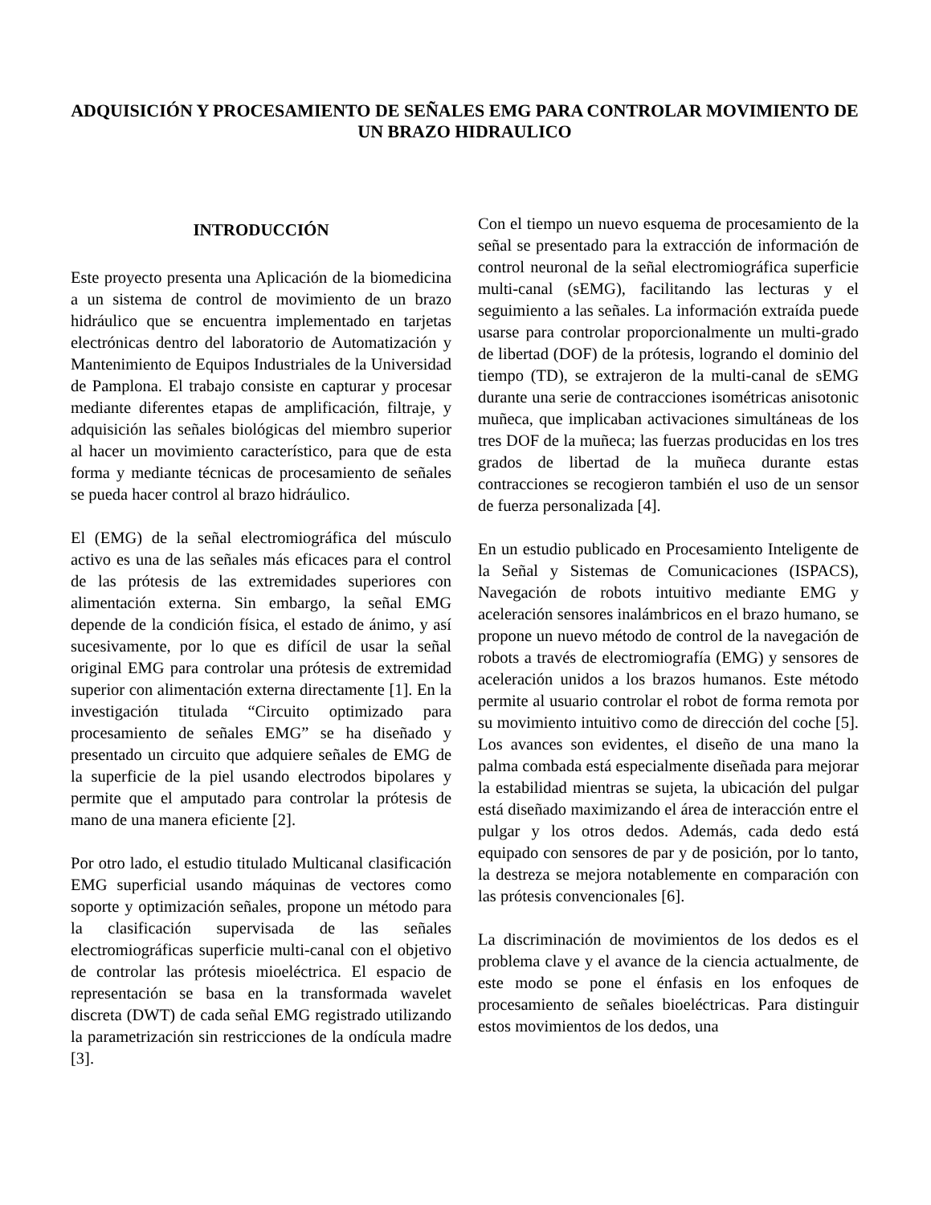ADQUISICIÓN Y PROCESAMIENTO DE SEÑALES EMG PARA CONTROLAR MOVIMIENTO DE UN BRAZO HIDRAULICO
INTRODUCCIÓN
Este proyecto presenta una Aplicación de la biomedicina a un sistema de control de movimiento de un brazo hidráulico que se encuentra implementado en tarjetas electrónicas dentro del laboratorio de Automatización y Mantenimiento de Equipos Industriales de la Universidad de Pamplona. El trabajo consiste en capturar y procesar mediante diferentes etapas de amplificación, filtraje, y adquisición las señales biológicas del miembro superior al hacer un movimiento característico, para que de esta forma y mediante técnicas de procesamiento de señales se pueda hacer control al brazo hidráulico.
El (EMG) de la señal electromiográfica del músculo activo es una de las señales más eficaces para el control de las prótesis de las extremidades superiores con alimentación externa. Sin embargo, la señal EMG depende de la condición física, el estado de ánimo, y así sucesivamente, por lo que es difícil de usar la señal original EMG para controlar una prótesis de extremidad superior con alimentación externa directamente [1]. En la investigación titulada “Circuito optimizado para procesamiento de señales EMG” se ha diseñado y presentado un circuito que adquiere señales de EMG de la superficie de la piel usando electrodos bipolares y permite que el amputado para controlar la prótesis de mano de una manera eficiente [2].
Por otro lado, el estudio titulado Multicanal clasificación EMG superficial usando máquinas de vectores como soporte y optimización señales, propone un método para la clasificación supervisada de las señales electromiográficas superficie multi-canal con el objetivo de controlar las prótesis mioeléctrica. El espacio de representación se basa en la transformada wavelet discreta (DWT) de cada señal EMG registrado utilizando la parametrización sin restricciones de la ondícula madre [3].
Con el tiempo un nuevo esquema de procesamiento de la señal se presentado para la extracción de información de control neuronal de la señal electromiográfica superficie multi-canal (sEMG), facilitando las lecturas y el seguimiento a las señales. La información extraída puede usarse para controlar proporcionalmente un multi-grado de libertad (DOF) de la prótesis, logrando el dominio del tiempo (TD), se extrajeron de la multi-canal de sEMG durante una serie de contracciones isométricas anisotonic muñeca, que implicaban activaciones simultáneas de los tres DOF de la muñeca; las fuerzas producidas en los tres grados de libertad de la muñeca durante estas contracciones se recogieron también el uso de un sensor de fuerza personalizada [4].
En un estudio publicado en Procesamiento Inteligente de la Señal y Sistemas de Comunicaciones (ISPACS), Navegación de robots intuitivo mediante EMG y aceleración sensores inalámbricos en el brazo humano, se propone un nuevo método de control de la navegación de robots a través de electromiografía (EMG) y sensores de aceleración unidos a los brazos humanos. Este método permite al usuario controlar el robot de forma remota por su movimiento intuitivo como de dirección del coche [5]. Los avances son evidentes, el diseño de una mano la palma combada está especialmente diseñada para mejorar la estabilidad mientras se sujeta, la ubicación del pulgar está diseñado maximizando el área de interacción entre el pulgar y los otros dedos. Además, cada dedo está equipado con sensores de par y de posición, por lo tanto, la destreza se mejora notablemente en comparación con las prótesis convencionales [6].
La discriminación de movimientos de los dedos es el problema clave y el avance de la ciencia actualmente, de este modo se pone el énfasis en los enfoques de procesamiento de señales bioeléctricas. Para distinguir estos movimientos de los dedos, una